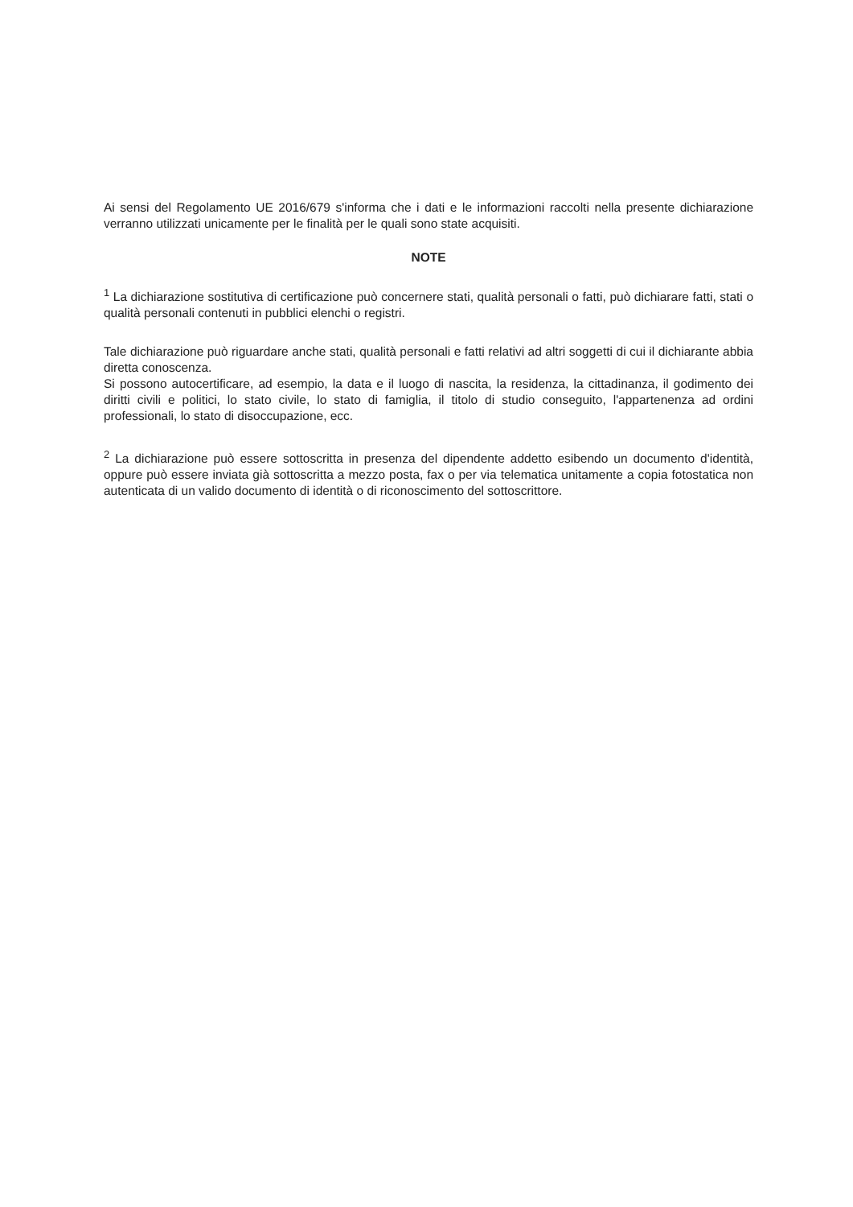Ai sensi del Regolamento UE 2016/679 s'informa che i dati e le informazioni raccolti nella presente dichiarazione verranno utilizzati unicamente per le finalità per le quali sono state acquisiti.
NOTE
<sup>1</sup> La dichiarazione sostitutiva di certificazione può concernere stati, qualità personali o fatti, può dichiarare fatti, stati o qualità personali contenuti in pubblici elenchi o registri.
Tale dichiarazione può riguardare anche stati, qualità personali e fatti relativi ad altri soggetti di cui il dichiarante abbia diretta conoscenza.
Si possono autocertificare, ad esempio, la data e il luogo di nascita, la residenza, la cittadinanza, il godimento dei diritti civili e politici, lo stato civile, lo stato di famiglia, il titolo di studio conseguito, l'appartenenza ad ordini professionali, lo stato di disoccupazione, ecc.
<sup>2</sup> La dichiarazione può essere sottoscritta in presenza del dipendente addetto esibendo un documento d'identità, oppure può essere inviata già sottoscritta a mezzo posta, fax o per via telematica unitamente a copia fotostatica non autenticata di un valido documento di identità o di riconoscimento del sottoscrittore.